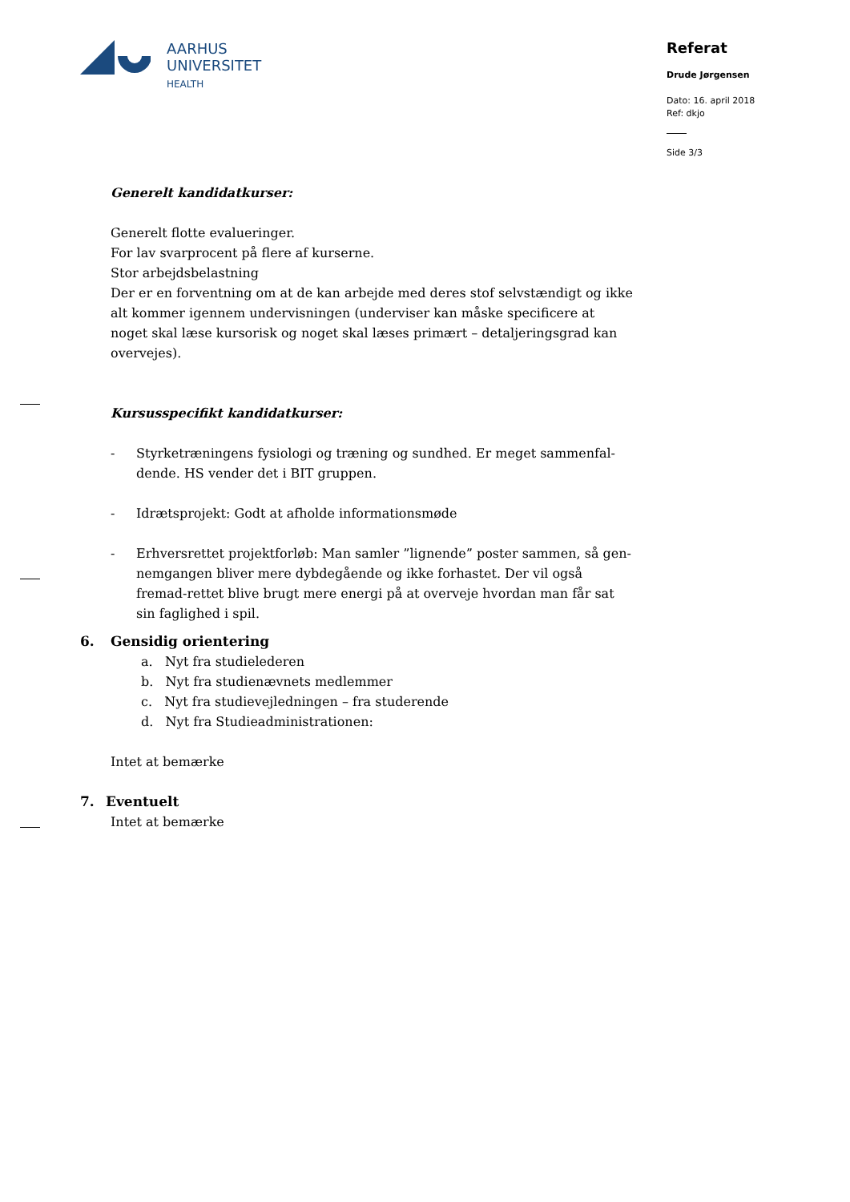AARHUS
UNIVERSITET
HEALTH
Referat
Drude Jørgensen
Dato: 16. april 2018
Ref: dkjo
Side 3/3
Generelt kandidatkurser:
Generelt flotte evalueringer.
For lav svarprocent på flere af kurserne.
Stor arbejdsbelastning
Der er en forventning om at de kan arbejde med deres stof selvstændigt og ikke alt kommer igennem undervisningen (underviser kan måske specificere at noget skal læse kursorisk og noget skal læses primært – detaljeringsgrad kan overvejes).
Kursusspecifikt kandidatkurser:
- Styrketræningens fysiologi og træning og sundhed. Er meget sammenfal-dende. HS vender det i BIT gruppen.
- Idrætsprojekt: Godt at afholde informationsmøde
- Erhversrettet projektforløb: Man samler ”lignende” poster sammen, så gen-nemgangen bliver mere dybdegående og ikke forhastet. Der vil også fremad-rettet blive brugt mere energi på at overveje hvordan man får sat sin faglighed i spil.
6. Gensidig orientering
a. Nyt fra studielederen
b. Nyt fra studienævnets medlemmer
c. Nyt fra studievejledningen – fra studerende
d. Nyt fra Studieadministrationen:
Intet at bemærke
7. Eventuelt
Intet at bemærke